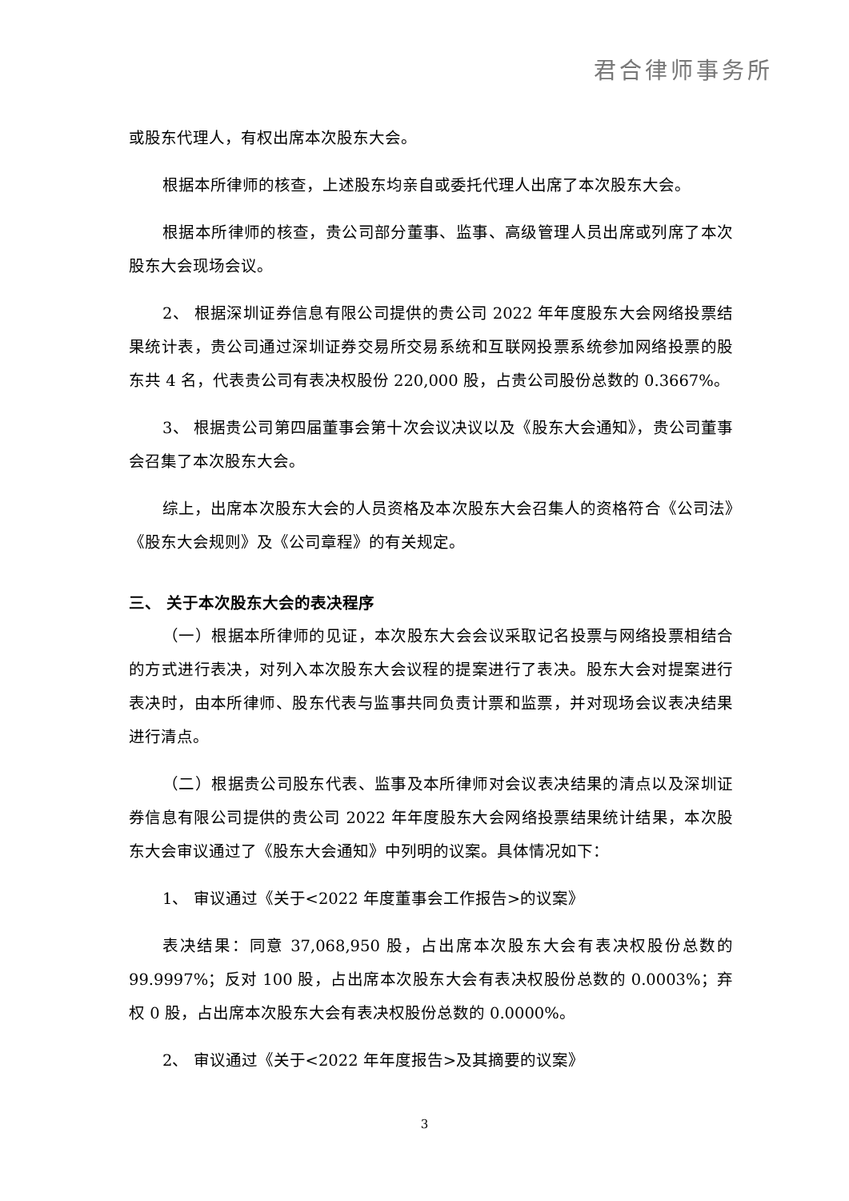君合律师事务所
或股东代理人，有权出席本次股东大会。
根据本所律师的核查，上述股东均亲自或委托代理人出席了本次股东大会。
根据本所律师的核查，贵公司部分董事、监事、高级管理人员出席或列席了本次股东大会现场会议。
2、 根据深圳证券信息有限公司提供的贵公司 2022 年年度股东大会网络投票结果统计表，贵公司通过深圳证券交易所交易系统和互联网投票系统参加网络投票的股东共 4 名，代表贵公司有表决权股份 220,000 股，占贵公司股份总数的 0.3667%。
3、 根据贵公司第四届董事会第十次会议决议以及《股东大会通知》，贵公司董事会召集了本次股东大会。
综上，出席本次股东大会的人员资格及本次股东大会召集人的资格符合《公司法》《股东大会规则》及《公司章程》的有关规定。
三、 关于本次股东大会的表决程序
（一）根据本所律师的见证，本次股东大会会议采取记名投票与网络投票相结合的方式进行表决，对列入本次股东大会议程的提案进行了表决。股东大会对提案进行表决时，由本所律师、股东代表与监事共同负责计票和监票，并对现场会议表决结果进行清点。
（二）根据贵公司股东代表、监事及本所律师对会议表决结果的清点以及深圳证券信息有限公司提供的贵公司 2022 年年度股东大会网络投票结果统计结果，本次股东大会审议通过了《股东大会通知》中列明的议案。具体情况如下：
1、 审议通过《关于<2022 年度董事会工作报告>的议案》
表决结果：同意 37,068,950 股，占出席本次股东大会有表决权股份总数的 99.9997%；反对 100 股，占出席本次股东大会有表决权股份总数的 0.0003%；弃权 0 股，占出席本次股东大会有表决权股份总数的 0.0000%。
2、 审议通过《关于<2022 年年度报告>及其摘要的议案》
3